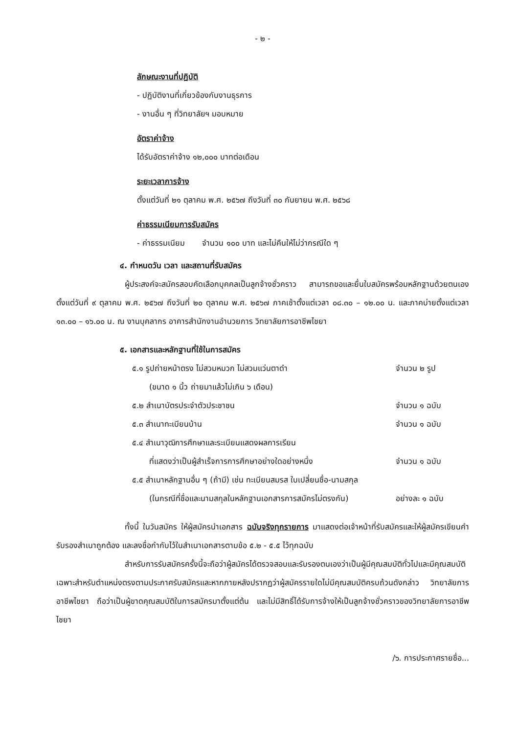- ๒ -
ลักษณะงานที่ปฏิบัติ
- ปฏิบัติงานที่เกี่ยวข้องกับงานธุรการ
- งานอื่น ๆ ที่วิทยาลัยฯ มอบหมาย
อัตราค่าจ้าง
ได้รับอัตราค่าจ้าง ๑๒,๐๐๐ บาทต่อเดือน
ระยะเวลาการจ้าง
ตั้งแต่วันที่ ๒๑ ตุลาคม พ.ศ. ๒๕๖๗ ถึงวันที่ ๓๐ กันยายน พ.ศ. ๒๕๖๘
ค่าธรรมเนียมการรับสมัคร
- ค่าธรรมเนียม จำนวน ๑๐๐ บาท และไม่คืนให้ไม่ว่ากรณีใด ๆ
๔. กำหนดวัน เวลา และสถานที่รับสมัคร
ผู้ประสงค์จะสมัครสอบคัดเลือกบุคคลเป็นลูกจ้างชั่วคราว สามารถขอและยื่นใบสมัครพร้อมหลักฐานด้วยตนเอง ตั้งแต่วันที่ ๙ ตุลาคม พ.ศ. ๒๕๖๗ ถึงวันที่ ๒๐ ตุลาคม พ.ศ. ๒๕๖๗ ภาคเช้าตั้งแต่เวลา ๐๘.๓๐ – ๑๒.๐๐ น. และภาคบ่ายตั้งแต่เวลา ๑๓.๐๐ – ๑๖.๐๐ น. ณ งานบุคลากร อาคารสำนักงานอำนวยการ วิทยาลัยการอาชีพไชยา
๕. เอกสารและหลักฐานที่ใช้ในการสมัคร
๕.๑ รูปถ่ายหน้าตรง ไม่สวมหมวก ไม่สวมแว่นตาดำ จำนวน ๒ รูป
(ขนาด ๑ นิ้ว ถ่ายมาแล้วไม่เกิน ๖ เดือน)
๕.๒ สำเนาบัตรประจำตัวประชาชน จำนวน ๑ ฉบับ
๕.๓ สำเนาทะเบียนบ้าน จำนวน ๑ ฉบับ
๕.๔ สำเนาวุฒิการศึกษาและระเบียนแสดงผลการเรียน
ที่แสดงว่าเป็นผู้สำเร็จการการศึกษาอย่างใดอย่างหนึ่ง จำนวน ๑ ฉบับ
๕.๕ สำเนาหลักฐานอื่น ๆ (ถ้ามี) เช่น ทะเบียนสมรส ใบเปลี่ยนชื่อ-นามสกุล
(ในกรณีที่ชื่อและนามสกุลในหลักฐานเอกสารการสมัครไม่ตรงกัน) อย่างละ ๑ ฉบับ
ทั้งนี้ ในวันสมัคร ให้ผู้สมัครนำเอกสาร ฉบับจริงทุกรายการ มาแสดงต่อเจ้าหน้าที่รับสมัครและให้ผู้สมัครเขียนคำรับรองสำเนาถูกต้อง และลงชื่อกำกับไว้ในสำเนาเอกสารตามข้อ ๕.๒ - ๕.๕ ไว้ทุกฉบับ
สำหรับการรับสมัครครั้งนี้จะถือว่าผู้สมัครได้ตรวจสอบและรับรองตนเองว่าเป็นผู้มีคุณสมบัติทั่วไปและมีคุณสมบัติเฉพาะสำหรับตำแหน่งตรงตามประกาศรับสมัครและหากภายหลังปรากฏว่าผู้สมัครรายใดไม่มีคุณสมบัติครบถ้วนดังกล่าว วิทยาลัยการอาชีพไชยา ถือว่าเป็นผู้ขาดคุณสมบัติในการสมัครมาตั้งแต่ต้น และไม่มีสิทธิ์ได้รับการจ้างให้เป็นลูกจ้างชั่วคราวของวิทยาลัยการอาชีพไชยา
/๖. การประกาศรายชื่อ...